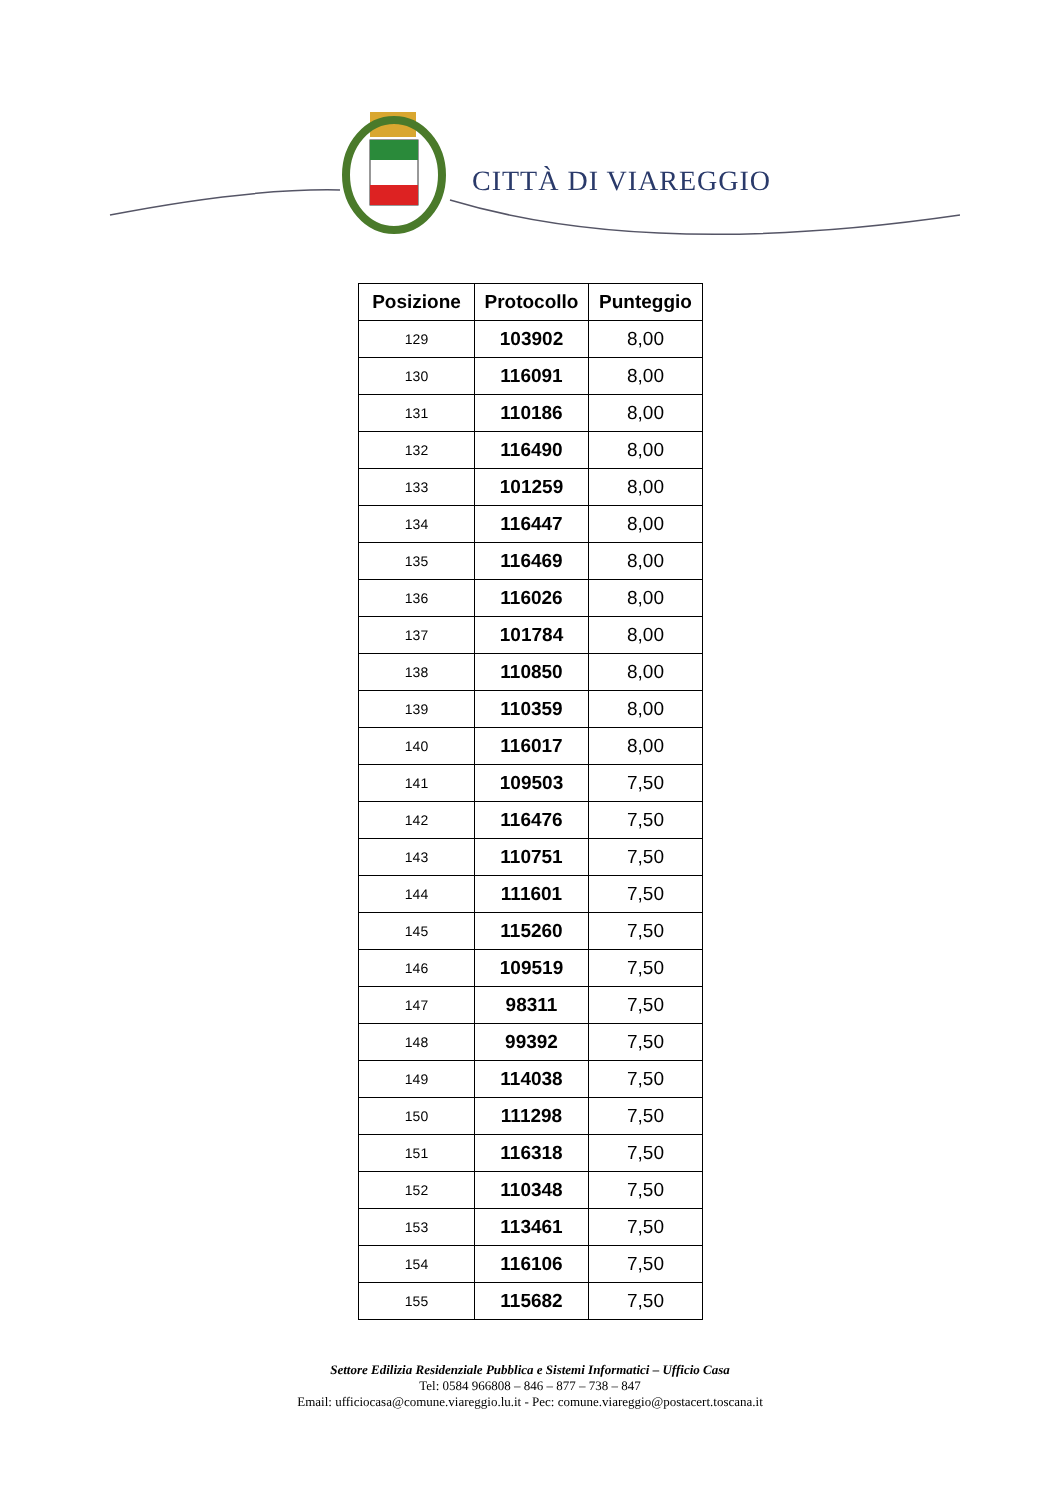CITTÀ DI VIAREGGIO
| Posizione | Protocollo | Punteggio |
| --- | --- | --- |
| 129 | 103902 | 8,00 |
| 130 | 116091 | 8,00 |
| 131 | 110186 | 8,00 |
| 132 | 116490 | 8,00 |
| 133 | 101259 | 8,00 |
| 134 | 116447 | 8,00 |
| 135 | 116469 | 8,00 |
| 136 | 116026 | 8,00 |
| 137 | 101784 | 8,00 |
| 138 | 110850 | 8,00 |
| 139 | 110359 | 8,00 |
| 140 | 116017 | 8,00 |
| 141 | 109503 | 7,50 |
| 142 | 116476 | 7,50 |
| 143 | 110751 | 7,50 |
| 144 | 111601 | 7,50 |
| 145 | 115260 | 7,50 |
| 146 | 109519 | 7,50 |
| 147 | 98311 | 7,50 |
| 148 | 99392 | 7,50 |
| 149 | 114038 | 7,50 |
| 150 | 111298 | 7,50 |
| 151 | 116318 | 7,50 |
| 152 | 110348 | 7,50 |
| 153 | 113461 | 7,50 |
| 154 | 116106 | 7,50 |
| 155 | 115682 | 7,50 |
Settore Edilizia Residenziale Pubblica e Sistemi Informatici – Ufficio Casa
Tel: 0584 966808 – 846 – 877 – 738 – 847
Email: ufficiocasa@comune.viareggio.lu.it - Pec: comune.viareggio@postacert.toscana.it